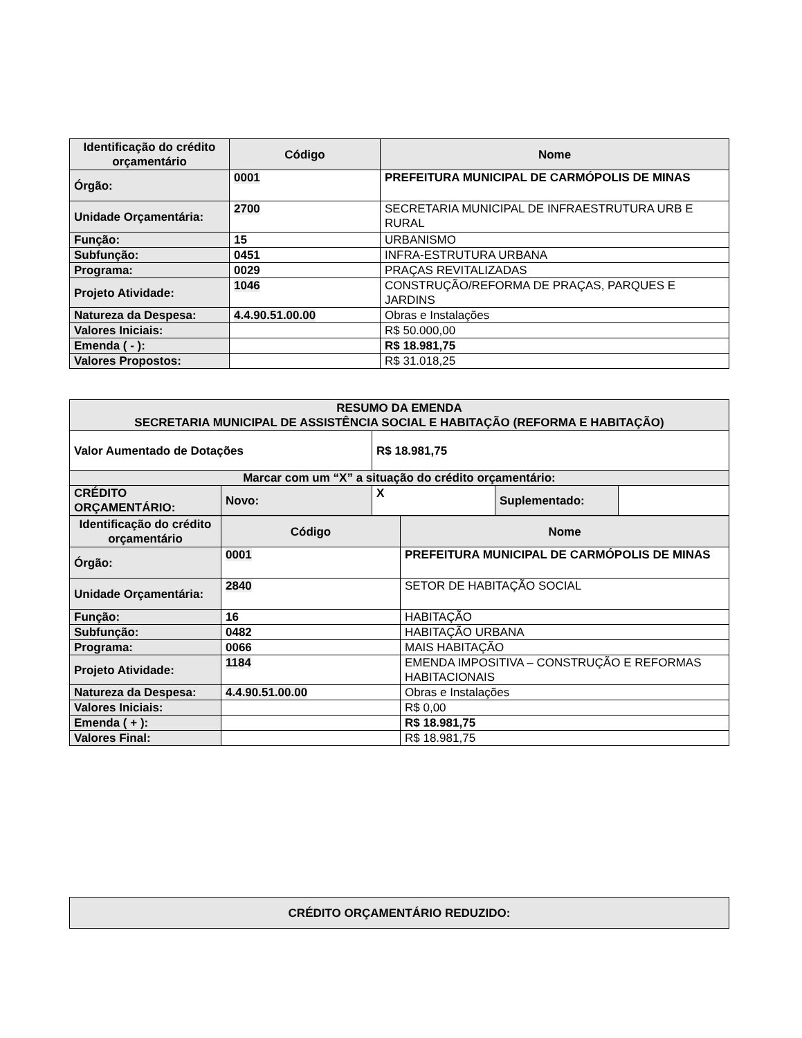| Identificação do crédito orçamentário | Código | Nome |
| --- | --- | --- |
| Órgão: | 0001 | PREFEITURA MUNICIPAL DE CARMÓPOLIS DE MINAS |
| Unidade Orçamentária: | 2700 | SECRETARIA MUNICIPAL DE INFRAESTRUTURA URB E RURAL |
| Função: | 15 | URBANISMO |
| Subfunção: | 0451 | INFRA-ESTRUTURA URBANA |
| Programa: | 0029 | PRAÇAS REVITALIZADAS |
| Projeto Atividade: | 1046 | CONSTRUÇÃO/REFORMA DE PRAÇAS, PARQUES E JARDINS |
| Natureza da Despesa: | 4.4.90.51.00.00 | Obras e Instalações |
| Valores Iniciais: | | R$ 50.000,00 |
| Emenda ( - ): | | R$ 18.981,75 |
| Valores Propostos: | | R$ 31.018,25 |
| RESUMO DA EMENDA SECRETARIA MUNICIPAL DE ASSISTÊNCIA SOCIAL E HABITAÇÃO (REFORMA E HABITAÇÃO) | | | | |
| --- | --- | --- | --- | --- |
| Valor Aumentado de Dotações | | R$ 18.981,75 | | |
| Marcar com um “X” a situação do crédito orçamentário: | | | | |
| CRÉDITO ORÇAMENTÁRIO: | Novo: | X | Suplementado: | |
| Identificação do crédito orçamentário | Código | Nome |
| --- | --- | --- |
| Órgão: | 0001 | PREFEITURA MUNICIPAL DE CARMÓPOLIS DE MINAS |
| Unidade Orçamentária: | 2840 | SETOR DE HABITAÇÃO SOCIAL |
| Função: | 16 | HABITAÇÃO |
| Subfunção: | 0482 | HABITAÇÃO URBANA |
| Programa: | 0066 | MAIS HABITAÇÃO |
| Projeto Atividade: | 1184 | EMENDA IMPOSITIVA – CONSTRUÇÃO E REFORMAS HABITACIONAIS |
| Natureza da Despesa: | 4.4.90.51.00.00 | Obras e Instalações |
| Valores Iniciais: | | R$ 0,00 |
| Emenda ( + ): | | R$ 18.981,75 |
| Valores Final: | | R$ 18.981,75 |
| CRÉDITO ORÇAMENTÁRIO REDUZIDO: |
| --- |